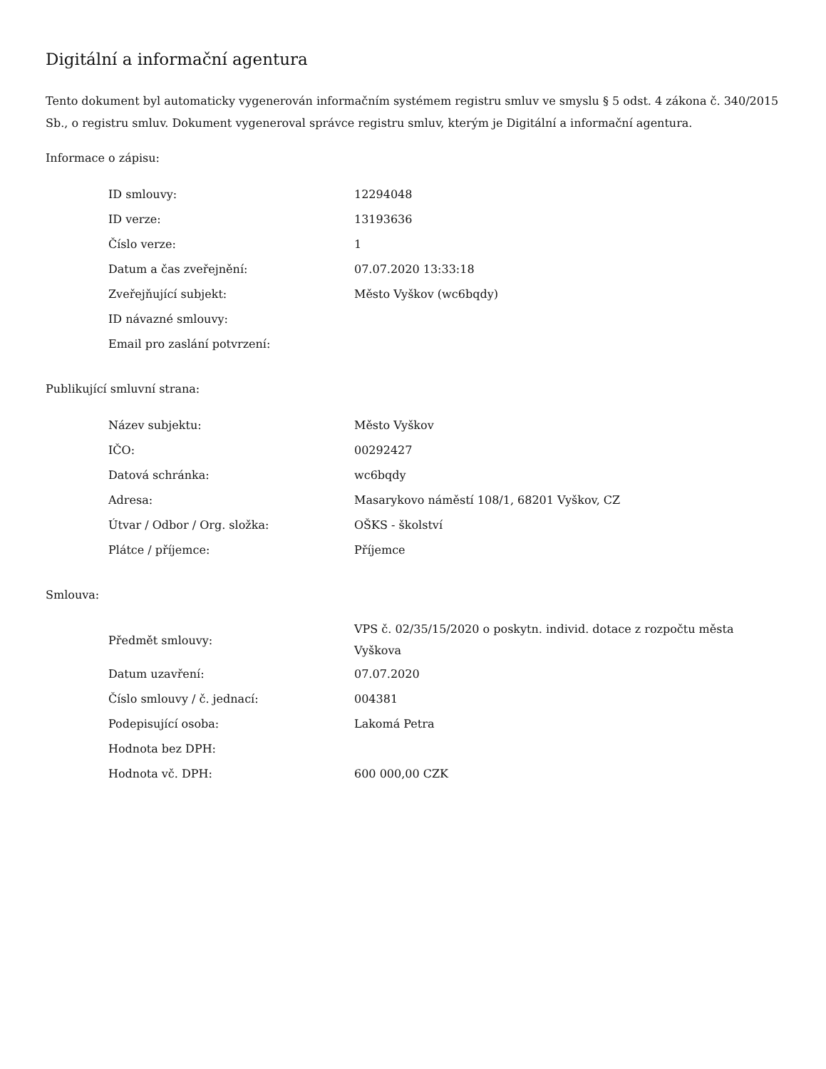Digitální a informační agentura
Tento dokument byl automaticky vygenerován informačním systémem registru smluv ve smyslu § 5 odst. 4 zákona č. 340/2015 Sb., o registru smluv. Dokument vygeneroval správce registru smluv, kterým je Digitální a informační agentura.
Informace o zápisu:
| ID smlouvy: | 12294048 |
| ID verze: | 13193636 |
| Číslo verze: | 1 |
| Datum a čas zveřejnění: | 07.07.2020 13:33:18 |
| Zveřejňující subjekt: | Město Vyškov (wc6bqdy) |
| ID návazné smlouvy: | |
| Email pro zaslání potvrzení: | |
Publikující smluvní strana:
| Název subjektu: | Město Vyškov |
| IČO: | 00292427 |
| Datová schránka: | wc6bqdy |
| Adresa: | Masarykovo náměstí 108/1, 68201 Vyškov, CZ |
| Útvar / Odbor / Org. složka: | OŠKS - školství |
| Plátce / příjemce: | Příjemce |
Smlouva:
| Předmět smlouvy: | VPS č. 02/35/15/2020 o poskytn. individ. dotace z rozpočtu města Vyškova |
| Datum uzavření: | 07.07.2020 |
| Číslo smlouvy / č. jednací: | 004381 |
| Podepisující osoba: | Lakomá Petra |
| Hodnota bez DPH: | |
| Hodnota vč. DPH: | 600 000,00 CZK |